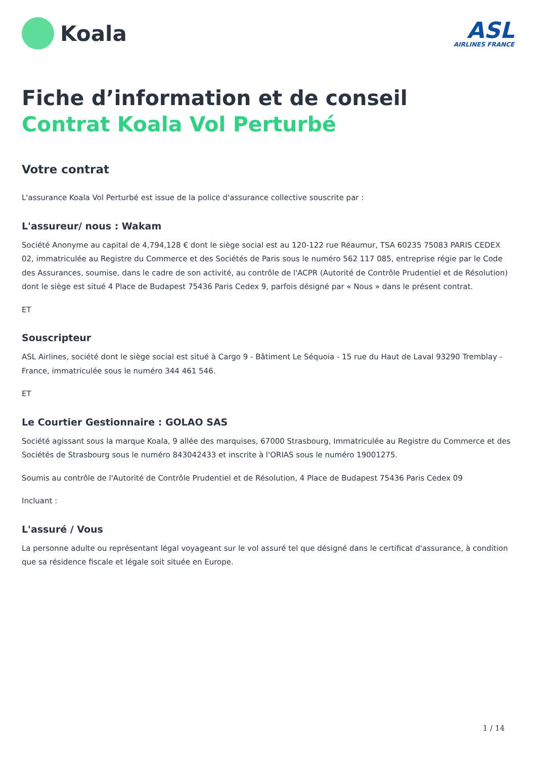Koala
ASL
AIRLINES FRANCE
Fiche d’information et de conseil
Contrat Koala Vol Perturbé
Votre contrat
L'assurance Koala Vol Perturbé est issue de la police d'assurance collective souscrite par :
L'assureur/ nous : Wakam
Société Anonyme au capital de 4,794,128 € dont le siège social est au 120-122 rue Réaumur, TSA 60235 75083 PARIS CEDEX 02, immatriculée au Registre du Commerce et des Sociétés de Paris sous le numéro 562 117 085, entreprise régie par le Code des Assurances, soumise, dans le cadre de son activité, au contrôle de l'ACPR (Autorité de Contrôle Prudentiel et de Résolution) dont le siège est situé 4 Place de Budapest 75436 Paris Cedex 9, parfois désigné par « Nous » dans le présent contrat.
ET
Souscripteur
ASL Airlines, société dont le siège social est situé à Cargo 9 - Bâtiment Le Séquoia - 15 rue du Haut de Laval 93290 Tremblay - France, immatriculée sous le numéro 344 461 546.
ET
Le Courtier Gestionnaire : GOLAO SAS
Société agissant sous la marque Koala, 9 allée des marquises, 67000 Strasbourg, Immatriculée au Registre du Commerce et des Sociétés de Strasbourg sous le numéro 843042433 et inscrite à l'ORIAS sous le numéro 19001275.
Soumis au contrôle de l'Autorité de Contrôle Prudentiel et de Résolution, 4 Place de Budapest 75436 Paris Cedex 09
Incluant :
L'assuré / Vous
La personne adulte ou représentant légal voyageant sur le vol assuré tel que désigné dans le certificat d'assurance, à condition que sa résidence fiscale et légale soit située en Europe.
1 / 14